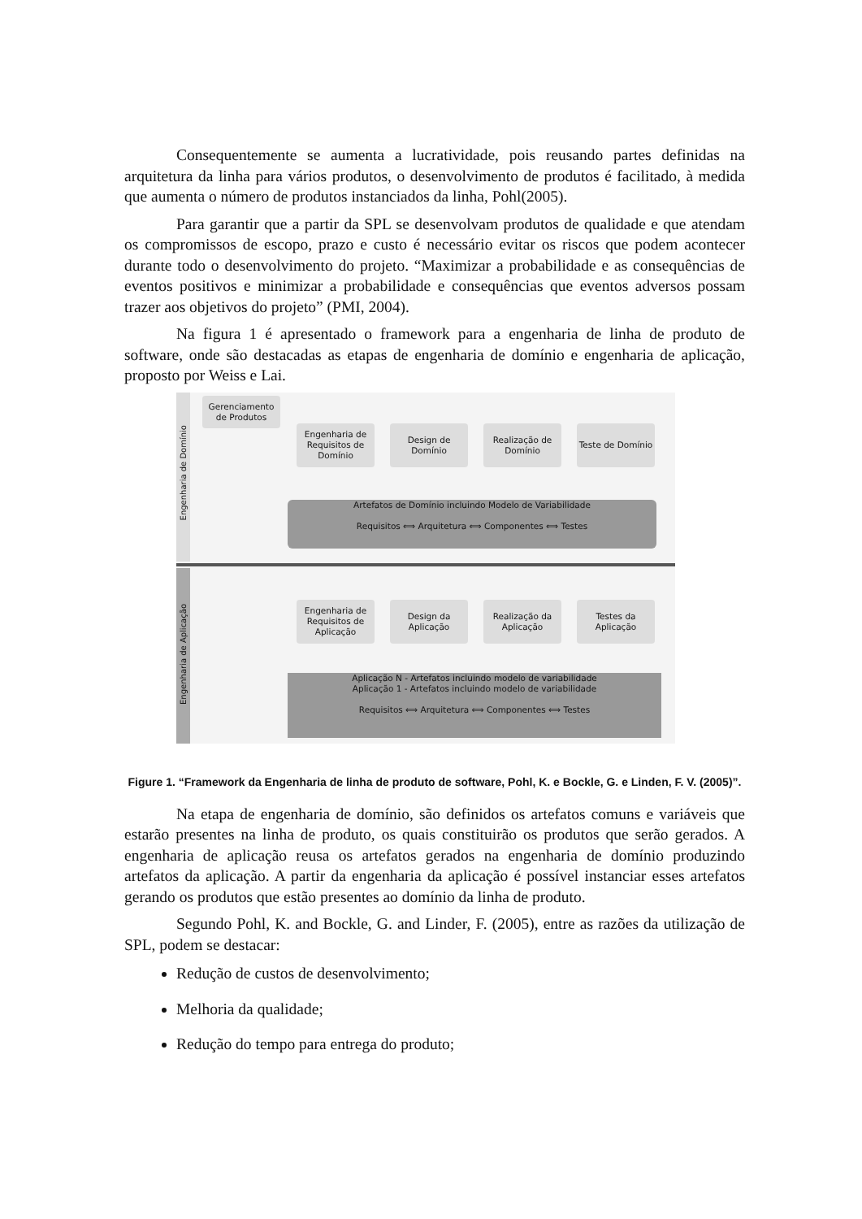Consequentemente se aumenta a lucratividade, pois reusando partes definidas na arquitetura da linha para vários produtos, o desenvolvimento de produtos é facilitado, à medida que aumenta o número de produtos instanciados da linha, Pohl(2005).
Para garantir que a partir da SPL se desenvolvam produtos de qualidade e que atendam os compromissos de escopo, prazo e custo é necessário evitar os riscos que podem acontecer durante todo o desenvolvimento do projeto. “Maximizar a probabilidade e as consequências de eventos positivos e minimizar a probabilidade e consequências que eventos adversos possam trazer aos objetivos do projeto” (PMI, 2004).
Na figura 1 é apresentado o framework para a engenharia de linha de produto de software, onde são destacadas as etapas de engenharia de domínio e engenharia de aplicação, proposto por Weiss e Lai.
Engenharia de Domínio
Engenharia de Aplicação
Gerenciamento de Produtos
Engenharia de Requisitos de Domínio
Design de Domínio
Realização de Domínio
Teste de Domínio
Artefatos de Domínio incluindo Modelo de Variabilidade
Requisitos ⟺ Arquitetura ⟺ Componentes ⟺ Testes
Engenharia de Requisitos de Aplicação
Design da Aplicação
Realização da Aplicação
Testes da Aplicação
Aplicação N - Artefatos incluindo modelo de variabilidade
Aplicação 1 - Artefatos incluindo modelo de variabilidade
Requisitos ⟺ Arquitetura ⟺ Componentes ⟺ Testes
Figure 1. “Framework da Engenharia de linha de produto de software, Pohl, K. e Bockle, G. e Linden, F. V. (2005)”.
Na etapa de engenharia de domínio, são definidos os artefatos comuns e variáveis que estarão presentes na linha de produto, os quais constituirão os produtos que serão gerados. A engenharia de aplicação reusa os artefatos gerados na engenharia de domínio produzindo artefatos da aplicação. A partir da engenharia da aplicação é possível instanciar esses artefatos gerando os produtos que estão presentes ao domínio da linha de produto.
Segundo Pohl, K. and Bockle, G. and Linder, F. (2005), entre as razões da utilização de SPL, podem se destacar:
Redução de custos de desenvolvimento;
Melhoria da qualidade;
Redução do tempo para entrega do produto;